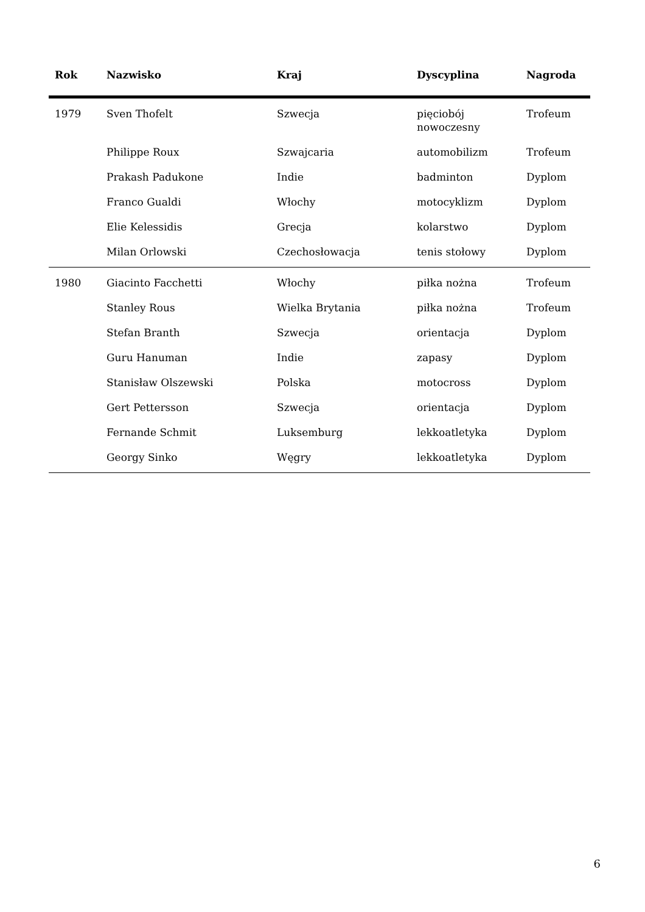| Rok | Nazwisko | Kraj | Dyscyplina | Nagroda |
| --- | --- | --- | --- | --- |
| 1979 | Sven Thofelt | Szwecja | pięciobój nowoczesny | Trofeum |
| | Philippe Roux | Szwajcaria | automobilizm | Trofeum |
| | Prakash Padukone | Indie | badminton | Dyplom |
| | Franco Gualdi | Włochy | motocyklizm | Dyplom |
| | Elie Kelessidis | Grecja | kolarstwo | Dyplom |
| | Milan Orlowski | Czechosłowacja | tenis stołowy | Dyplom |
| 1980 | Giacinto Facchetti | Włochy | piłka nożna | Trofeum |
| | Stanley Rous | Wielka Brytania | piłka nożna | Trofeum |
| | Stefan Branth | Szwecja | orientacja | Dyplom |
| | Guru Hanuman | Indie | zapasy | Dyplom |
| | Stanisław Olszewski | Polska | motocross | Dyplom |
| | Gert Pettersson | Szwecja | orientacja | Dyplom |
| | Fernande Schmit | Luksemburg | lekkoatletyka | Dyplom |
| | Georgy Sinko | Węgry | lekkoatletyka | Dyplom |
6